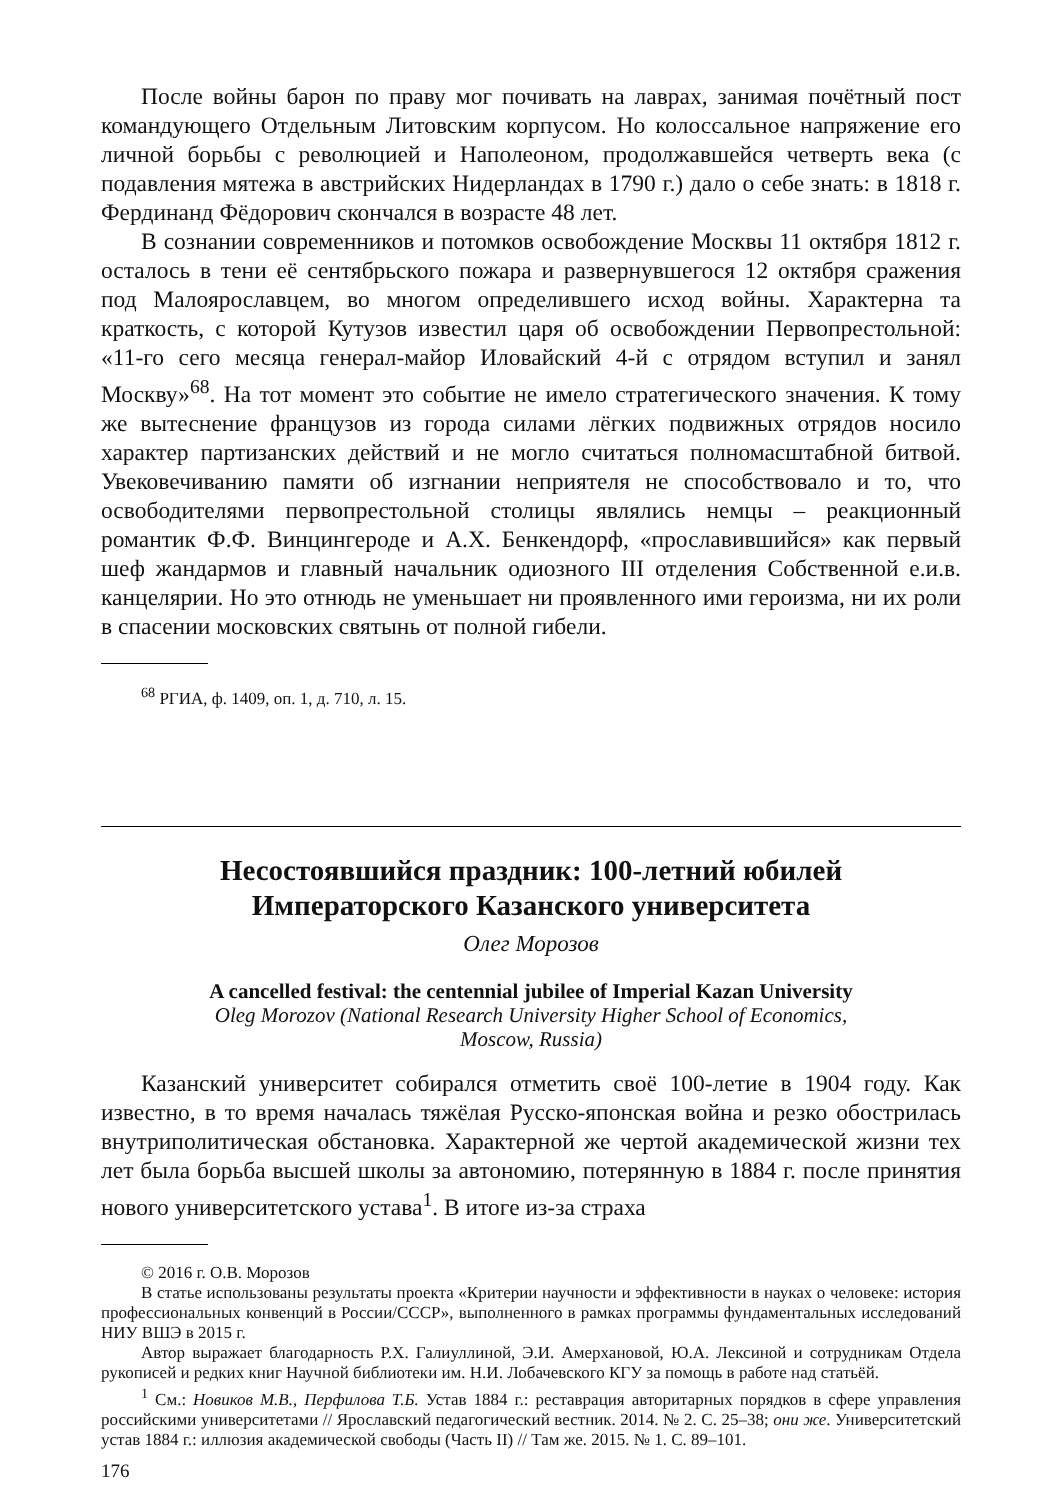После войны барон по праву мог почивать на лаврах, занимая почётный пост командующего Отдельным Литовским корпусом. Но колоссальное напряжение его личной борьбы с революцией и Наполеоном, продолжавшейся четверть века (с подавления мятежа в австрийских Нидерландах в 1790 г.) дало о себе знать: в 1818 г. Фердинанд Фёдорович скончался в возрасте 48 лет.
В сознании современников и потомков освобождение Москвы 11 октября 1812 г. осталось в тени её сентябрьского пожара и развернувшегося 12 октября сражения под Малоярославцем, во многом определившего исход войны. Характерна та краткость, с которой Кутузов известил царя об освобождении Первопрестольной: «11-го сего месяца генерал-майор Иловайский 4-й с отрядом вступил и занял Москву»<sup>68</sup>. На тот момент это событие не имело стратегического значения. К тому же вытеснение французов из города силами лёгких подвижных отрядов носило характер партизанских действий и не могло считаться полномасштабной битвой. Увековечиванию памяти об изгнании неприятеля не способствовало и то, что освободителями первопрестольной столицы являлись немцы – реакционный романтик Ф.Ф. Винцингероде и А.Х. Бенкендорф, «прославившийся» как первый шеф жандармов и главный начальник одиозного III отделения Собственной е.и.в. канцелярии. Но это отнюдь не уменьшает ни проявленного ими героизма, ни их роли в спасении московских святынь от полной гибели.
<sup>68</sup> РГИА, ф. 1409, оп. 1, д. 710, л. 15.
Несостоявшийся праздник: 100-летний юбилей
Императорского Казанского университета
Олег Морозов
A cancelled festival: the centennial jubilee of Imperial Kazan University
Oleg Morozov (National Research University Higher School of Economics,
Moscow, Russia)
Казанский университет собирался отметить своё 100-летие в 1904 году. Как известно, в то время началась тяжёлая Русско-японская война и резко обострилась внутриполитическая обстановка. Характерной же чертой академической жизни тех лет была борьба высшей школы за автономию, потерянную в 1884 г. после принятия нового университетского устава<sup>1</sup>. В итоге из-за страха
© 2016 г. О.В. Морозов
В статье использованы результаты проекта «Критерии научности и эффективности в науках о человеке: история профессиональных конвенций в России/СССР», выполненного в рамках программы фундаментальных исследований НИУ ВШЭ в 2015 г.
Автор выражает благодарность Р.Х. Галиуллиной, Э.И. Амерхановой, Ю.А. Лексиной и сотрудникам Отдела рукописей и редких книг Научной библиотеки им. Н.И. Лобачевского КГУ за помощь в работе над статьёй.
<sup>1</sup> См.: Новиков М.В., Перфилова Т.Б. Устав 1884 г.: реставрация авторитарных порядков в сфере управления российскими университетами // Ярославский педагогический вестник. 2014. № 2. С. 25–38; они же. Университетский устав 1884 г.: иллюзия академической свободы (Часть II) // Там же. 2015. № 1. С. 89–101.
176